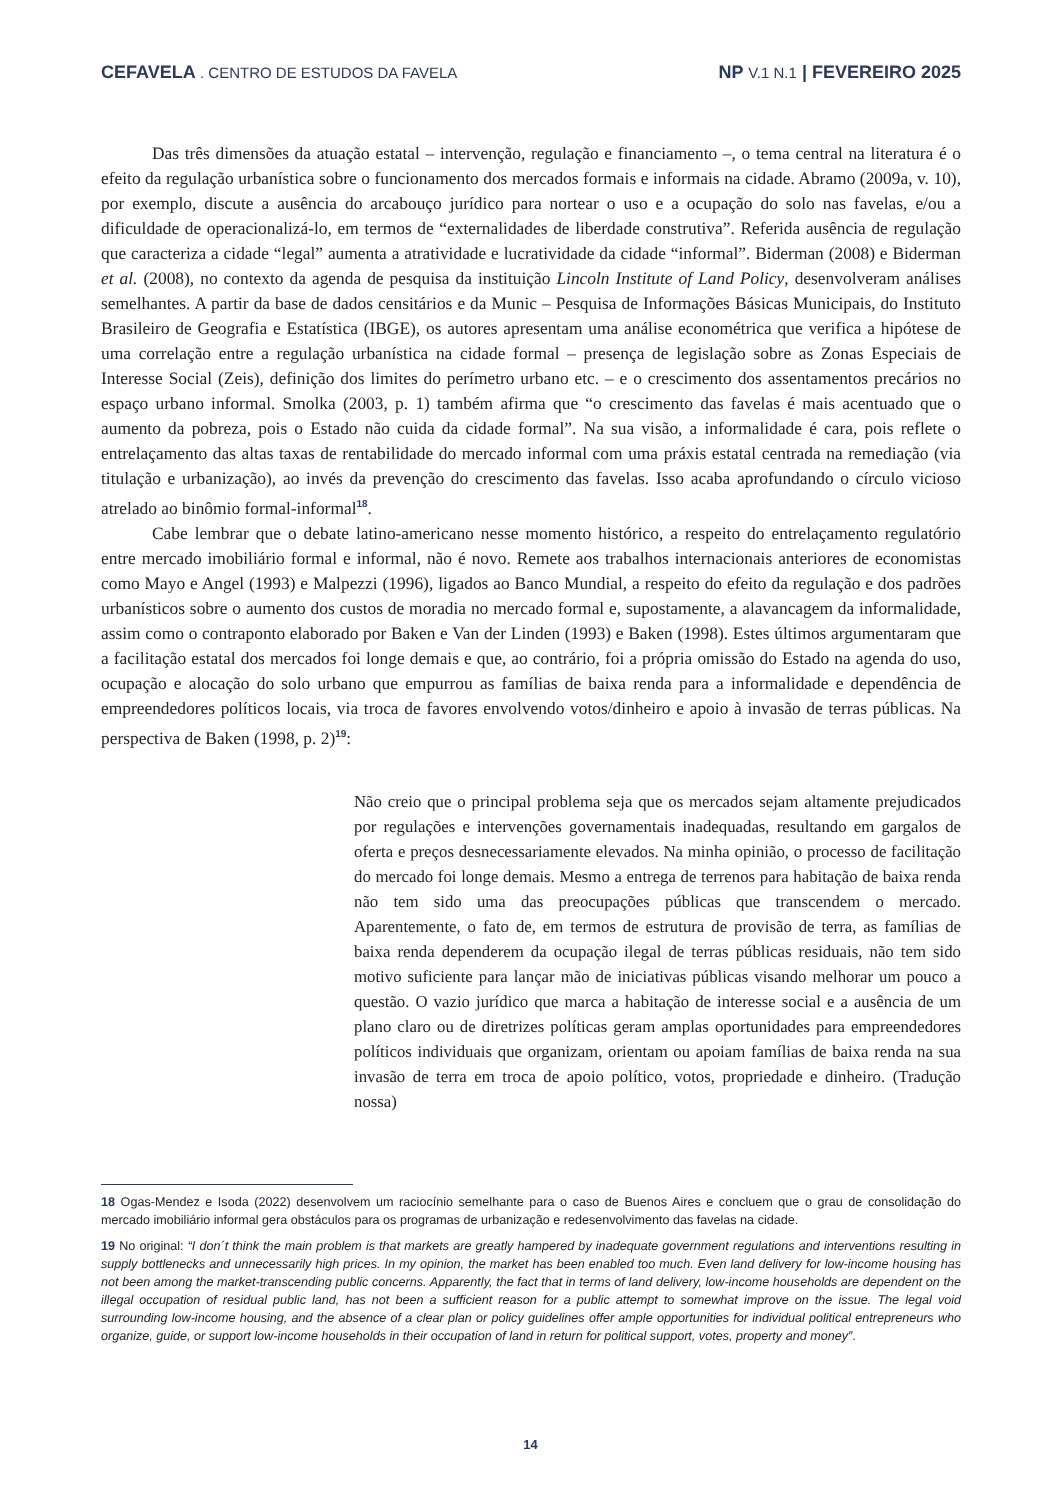CEFAVELA . CENTRO DE ESTUDOS DA FAVELA
NP V.1 N.1 | FEVEREIRO 2025
Das três dimensões da atuação estatal – intervenção, regulação e financiamento –, o tema central na literatura é o efeito da regulação urbanística sobre o funcionamento dos mercados formais e informais na cidade. Abramo (2009a, v. 10), por exemplo, discute a ausência do arcabouço jurídico para nortear o uso e a ocupação do solo nas favelas, e/ou a dificuldade de operacionalizá-lo, em termos de “externalidades de liberdade construtiva”. Referida ausência de regulação que caracteriza a cidade “legal” aumenta a atratividade e lucratividade da cidade “informal”. Biderman (2008) e Biderman et al. (2008), no contexto da agenda de pesquisa da instituição Lincoln Institute of Land Policy, desenvolveram análises semelhantes. A partir da base de dados censitários e da Munic – Pesquisa de Informações Básicas Municipais, do Instituto Brasileiro de Geografia e Estatística (IBGE), os autores apresentam uma análise econométrica que verifica a hipótese de uma correlação entre a regulação urbanística na cidade formal – presença de legislação sobre as Zonas Especiais de Interesse Social (Zeis), definição dos limites do perímetro urbano etc. – e o crescimento dos assentamentos precários no espaço urbano informal. Smolka (2003, p. 1) também afirma que “o crescimento das favelas é mais acentuado que o aumento da pobreza, pois o Estado não cuida da cidade formal”. Na sua visão, a informalidade é cara, pois reflete o entrelaçamento das altas taxas de rentabilidade do mercado informal com uma práxis estatal centrada na remediação (via titulação e urbanização), ao invés da prevenção do crescimento das favelas. Isso acaba aprofundando o círculo vicioso atrelado ao binômio formal-informal<sup>18</sup>.
Cabe lembrar que o debate latino-americano nesse momento histórico, a respeito do entrelaçamento regulatório entre mercado imobiliário formal e informal, não é novo. Remete aos trabalhos internacionais anteriores de economistas como Mayo e Angel (1993) e Malpezzi (1996), ligados ao Banco Mundial, a respeito do efeito da regulação e dos padrões urbanísticos sobre o aumento dos custos de moradia no mercado formal e, supostamente, a alavancagem da informalidade, assim como o contraponto elaborado por Baken e Van der Linden (1993) e Baken (1998). Estes últimos argumentaram que a facilitação estatal dos mercados foi longe demais e que, ao contrário, foi a própria omissão do Estado na agenda do uso, ocupação e alocação do solo urbano que empurrou as famílias de baixa renda para a informalidade e dependência de empreendedores políticos locais, via troca de favores envolvendo votos/dinheiro e apoio à invasão de terras públicas. Na perspectiva de Baken (1998, p. 2)<sup>19</sup>:
Não creio que o principal problema seja que os mercados sejam altamente prejudicados por regulações e intervenções governamentais inadequadas, resultando em gargalos de oferta e preços desnecessariamente elevados. Na minha opinião, o processo de facilitação do mercado foi longe demais. Mesmo a entrega de terrenos para habitação de baixa renda não tem sido uma das preocupações públicas que transcendem o mercado. Aparentemente, o fato de, em termos de estrutura de provisão de terra, as famílias de baixa renda dependerem da ocupação ilegal de terras públicas residuais, não tem sido motivo suficiente para lançar mão de iniciativas públicas visando melhorar um pouco a questão. O vazio jurídico que marca a habitação de interesse social e a ausência de um plano claro ou de diretrizes políticas geram amplas oportunidades para empreendedores políticos individuais que organizam, orientam ou apoiam famílias de baixa renda na sua invasão de terra em troca de apoio político, votos, propriedade e dinheiro. (Tradução nossa)
18 Ogas-Mendez e Isoda (2022) desenvolvem um raciocínio semelhante para o caso de Buenos Aires e concluem que o grau de consolidação do mercado imobiliário informal gera obstáculos para os programas de urbanização e redesenvolvimento das favelas na cidade.
19 No original: “I don´t think the main problem is that markets are greatly hampered by inadequate government regulations and interventions resulting in supply bottlenecks and unnecessarily high prices. In my opinion, the market has been enabled too much. Even land delivery for low-income housing has not been among the market-transcending public concerns. Apparently, the fact that in terms of land delivery, low-income households are dependent on the illegal occupation of residual public land, has not been a sufficient reason for a public attempt to somewhat improve on the issue. The legal void surrounding low-income housing, and the absence of a clear plan or policy guidelines offer ample opportunities for individual political entrepreneurs who organize, guide, or support low-income households in their occupation of land in return for political support, votes, property and money”.
14